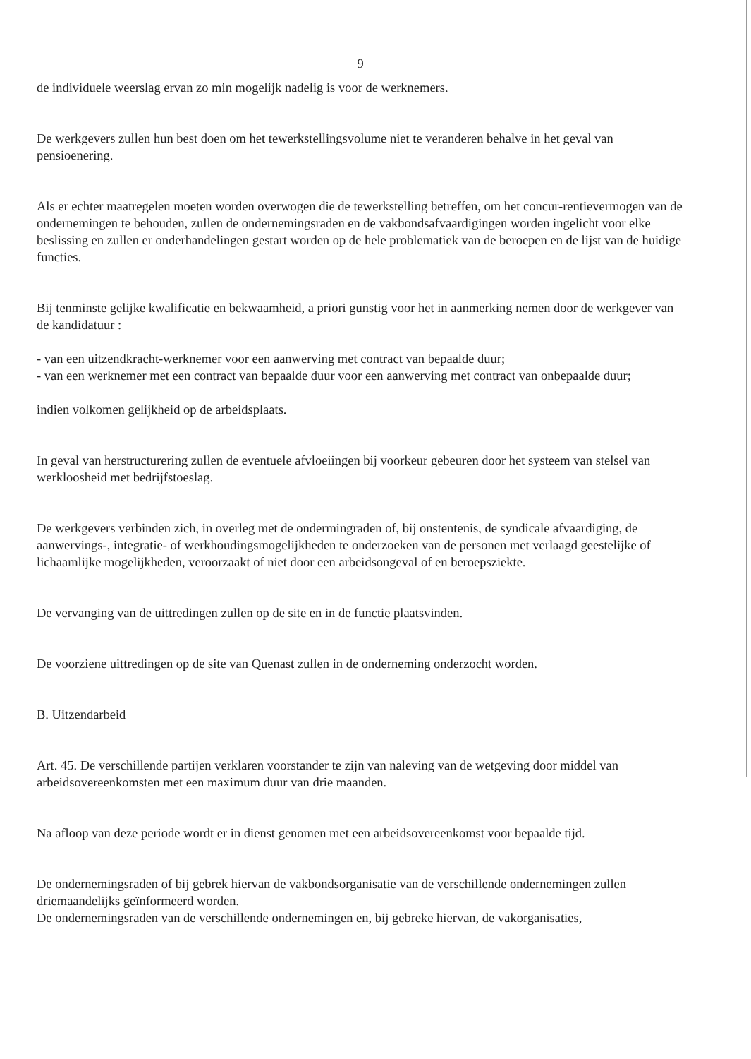9
de individuele weerslag ervan zo min mogelijk nadelig is voor de werknemers.
De werkgevers zullen hun best doen om het tewerkstellingsvolume niet te veranderen behalve in het geval van pensioenering.
Als er echter maatregelen moeten worden overwogen die de tewerkstelling betreffen, om het concur-rentievermogen van de ondernemingen te behouden, zullen de ondernemingsraden en de vakbondsafvaardigingen worden ingelicht voor elke beslissing en zullen er onderhandelingen gestart worden op de hele problematiek van de beroepen en de lijst van de huidige functies.
Bij tenminste gelijke kwalificatie en bekwaamheid, a priori gunstig voor het in aanmerking nemen door de werkgever van de kandidatuur :
- van een uitzendkracht-werknemer voor een aanwerving met contract van bepaalde duur;
- van een werknemer met een contract van bepaalde duur voor een aanwerving met contract van onbepaalde duur;
indien volkomen gelijkheid op de arbeidsplaats.
In geval van herstructurering zullen de eventuele afvloeiingen bij voorkeur gebeuren door het systeem van stelsel van werkloosheid met bedrijfstoeslag.
De werkgevers verbinden zich, in overleg met de ondermingraden of, bij onstentenis, de syndicale afvaardiging, de aanwervings-, integratie- of werkhoudingsmogelijkheden te onderzoeken van de personen met verlaagd geestelijke of lichaamlijke mogelijkheden, veroorzaakt of niet door een arbeidsongeval of en beroepsziekte.
De vervanging van de uittredingen zullen op de site en in de functie plaatsvinden.
De voorziene uittredingen op de site van Quenast zullen in de onderneming onderzocht worden.
B. Uitzendarbeid
Art. 45. De verschillende partijen verklaren voorstander te zijn van naleving van de wetgeving door middel van arbeidsovereenkomsten met een maximum duur van drie maanden.
Na afloop van deze periode wordt er in dienst genomen met een arbeidsovereenkomst voor bepaalde tijd.
De ondernemingsraden of bij gebrek hiervan de vakbondsorganisatie van de verschillende ondernemingen zullen driemaandelijks geïnformeerd worden.
De ondernemingsraden van de verschillende ondernemingen en, bij gebreke hiervan, de vakorganisaties,